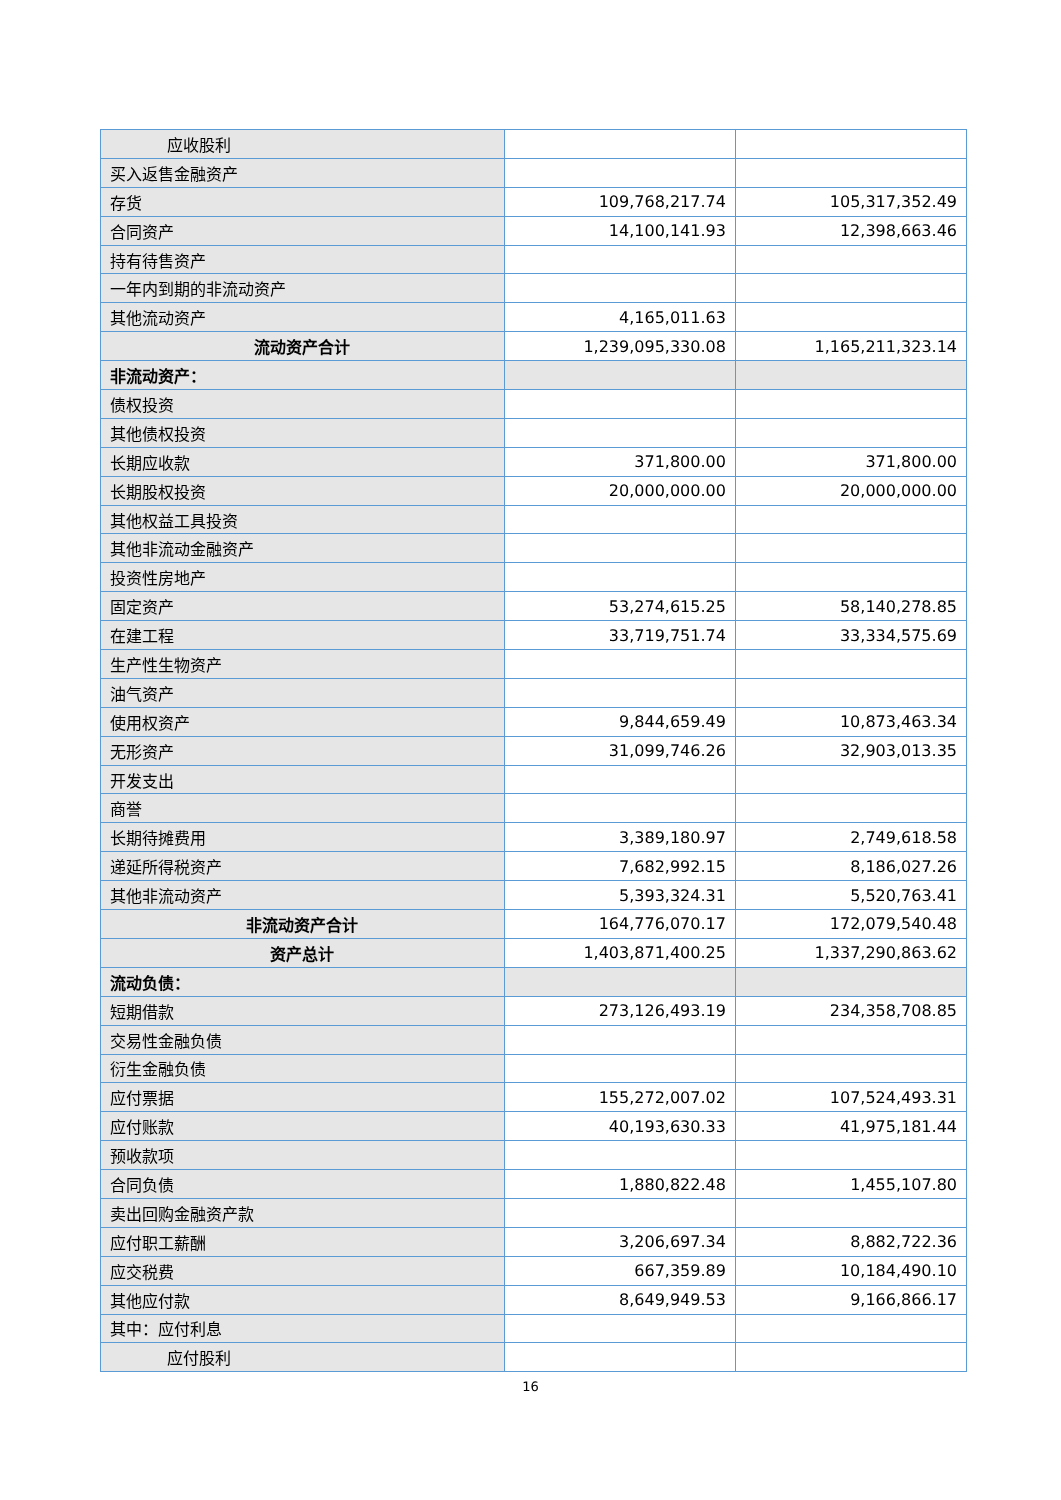| 应收股利 | | |
| 买入返售金融资产 | | |
| 存货 | 109,768,217.74 | 105,317,352.49 |
| 合同资产 | 14,100,141.93 | 12,398,663.46 |
| 持有待售资产 | | |
| 一年内到期的非流动资产 | | |
| 其他流动资产 | 4,165,011.63 | |
| 流动资产合计 | 1,239,095,330.08 | 1,165,211,323.14 |
| 非流动资产： | | |
| 债权投资 | | |
| 其他债权投资 | | |
| 长期应收款 | 371,800.00 | 371,800.00 |
| 长期股权投资 | 20,000,000.00 | 20,000,000.00 |
| 其他权益工具投资 | | |
| 其他非流动金融资产 | | |
| 投资性房地产 | | |
| 固定资产 | 53,274,615.25 | 58,140,278.85 |
| 在建工程 | 33,719,751.74 | 33,334,575.69 |
| 生产性生物资产 | | |
| 油气资产 | | |
| 使用权资产 | 9,844,659.49 | 10,873,463.34 |
| 无形资产 | 31,099,746.26 | 32,903,013.35 |
| 开发支出 | | |
| 商誉 | | |
| 长期待摊费用 | 3,389,180.97 | 2,749,618.58 |
| 递延所得税资产 | 7,682,992.15 | 8,186,027.26 |
| 其他非流动资产 | 5,393,324.31 | 5,520,763.41 |
| 非流动资产合计 | 164,776,070.17 | 172,079,540.48 |
| 资产总计 | 1,403,871,400.25 | 1,337,290,863.62 |
| 流动负债： | | |
| 短期借款 | 273,126,493.19 | 234,358,708.85 |
| 交易性金融负债 | | |
| 衍生金融负债 | | |
| 应付票据 | 155,272,007.02 | 107,524,493.31 |
| 应付账款 | 40,193,630.33 | 41,975,181.44 |
| 预收款项 | | |
| 合同负债 | 1,880,822.48 | 1,455,107.80 |
| 卖出回购金融资产款 | | |
| 应付职工薪酬 | 3,206,697.34 | 8,882,722.36 |
| 应交税费 | 667,359.89 | 10,184,490.10 |
| 其他应付款 | 8,649,949.53 | 9,166,866.17 |
| 其中：应付利息 | | |
| 应付股利 | | |
16